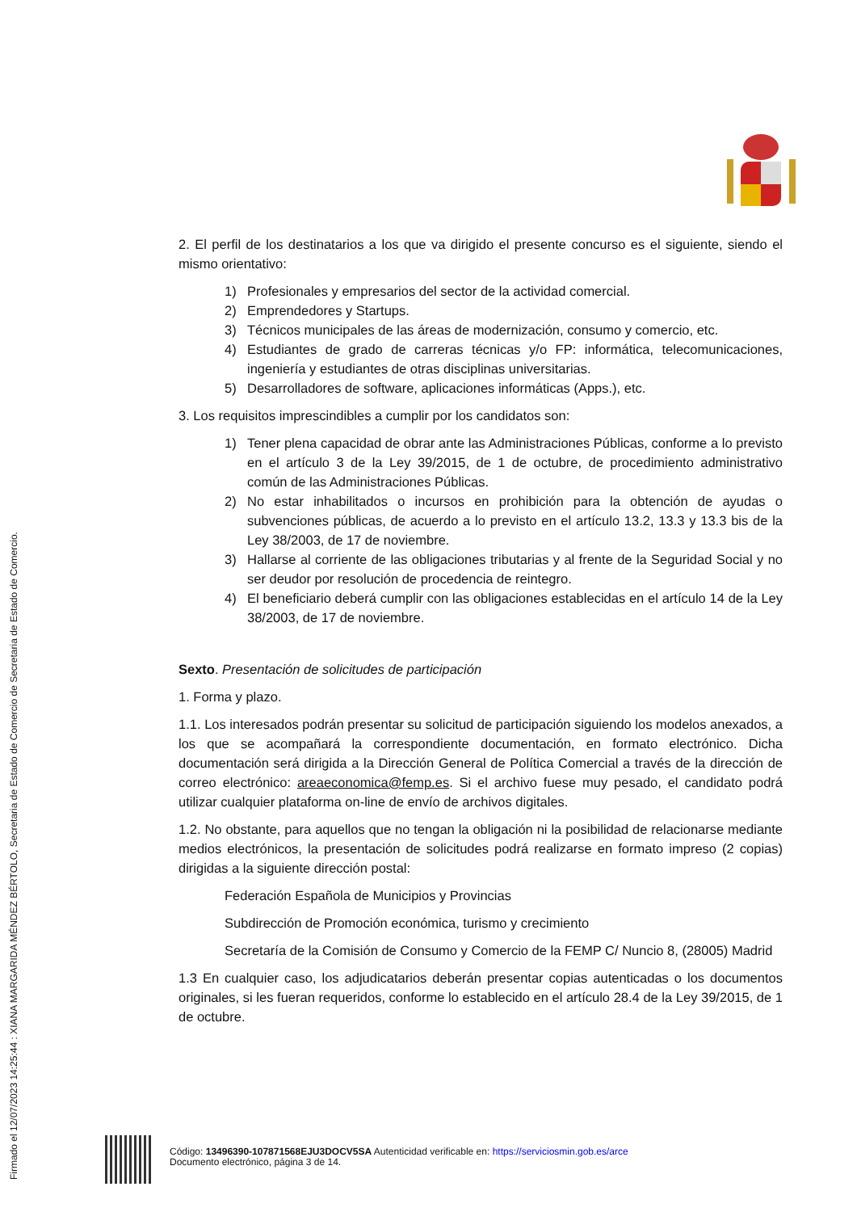Firmado el 12/07/2023 14:25:44 : XIANA MARGARIDA MÉNDEZ BÉRTOLO, Secretaria de Estado de Comercio de Secretaria de Estado de Comercio.
2. El perfil de los destinatarios a los que va dirigido el presente concurso es el siguiente, siendo el mismo orientativo:
1) Profesionales y empresarios del sector de la actividad comercial.
2) Emprendedores y Startups.
3) Técnicos municipales de las áreas de modernización, consumo y comercio, etc.
4) Estudiantes de grado de carreras técnicas y/o FP: informática, telecomunicaciones, ingeniería y estudiantes de otras disciplinas universitarias.
5) Desarrolladores de software, aplicaciones informáticas (Apps.), etc.
3. Los requisitos imprescindibles a cumplir por los candidatos son:
1) Tener plena capacidad de obrar ante las Administraciones Públicas, conforme a lo previsto en el artículo 3 de la Ley 39/2015, de 1 de octubre, de procedimiento administrativo común de las Administraciones Públicas.
2) No estar inhabilitados o incursos en prohibición para la obtención de ayudas o subvenciones públicas, de acuerdo a lo previsto en el artículo 13.2, 13.3 y 13.3 bis de la Ley 38/2003, de 17 de noviembre.
3) Hallarse al corriente de las obligaciones tributarias y al frente de la Seguridad Social y no ser deudor por resolución de procedencia de reintegro.
4) El beneficiario deberá cumplir con las obligaciones establecidas en el artículo 14 de la Ley 38/2003, de 17 de noviembre.
Sexto. Presentación de solicitudes de participación
1. Forma y plazo.
1.1. Los interesados podrán presentar su solicitud de participación siguiendo los modelos anexados, a los que se acompañará la correspondiente documentación, en formato electrónico. Dicha documentación será dirigida a la Dirección General de Política Comercial a través de la dirección de correo electrónico: areaeconomica@femp.es. Si el archivo fuese muy pesado, el candidato podrá utilizar cualquier plataforma on-line de envío de archivos digitales.
1.2. No obstante, para aquellos que no tengan la obligación ni la posibilidad de relacionarse mediante medios electrónicos, la presentación de solicitudes podrá realizarse en formato impreso (2 copias) dirigidas a la siguiente dirección postal:
Federación Española de Municipios y Provincias
Subdirección de Promoción económica, turismo y crecimiento
Secretaría de la Comisión de Consumo y Comercio de la FEMP C/ Nuncio 8, (28005) Madrid
1.3 En cualquier caso, los adjudicatarios deberán presentar copias autenticadas o los documentos originales, si les fueran requeridos, conforme lo establecido en el artículo 28.4 de la Ley 39/2015, de 1 de octubre.
Código: 13496390-107871568EJU3DOCV5SA Autenticidad verificable en: https://serviciosmin.gob.es/arce
Documento electrónico, página 3 de 14.